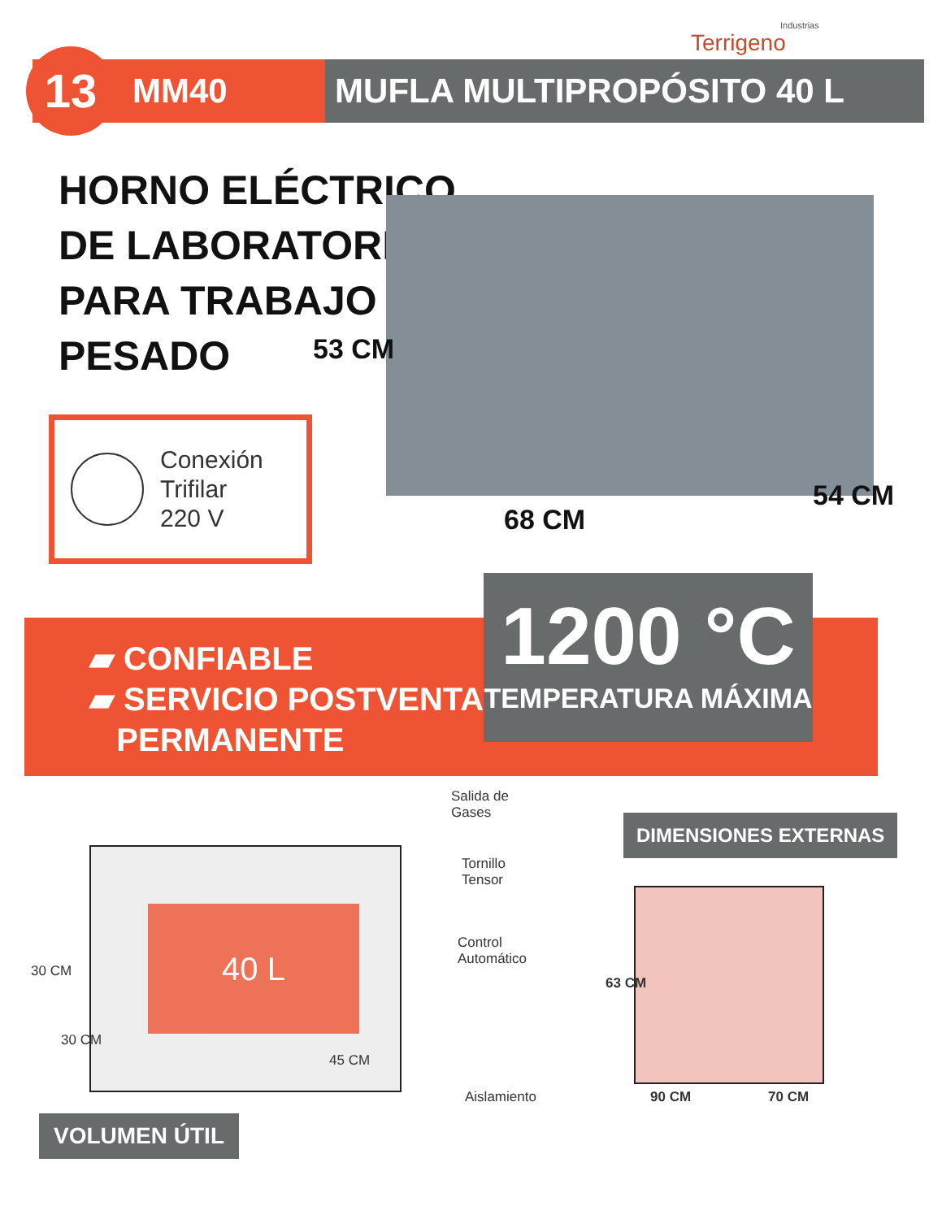Industrias
Terrigeno
13 MM40 MUFLA MULTIPROPÓSITO 40 L
HORNO ELÉCTRICO
DE LABORATORIO
PARA TRABAJO
PESADO
Conexión
Trifilar
220 V
53 CM
68 CM
54 CM
▰ CONFIABLE
▰ SERVICIO POSTVENTA
PERMANENTE
1200 °C
TEMPERATURA MÁXIMA
40 L
30 CM
30 CM
45 CM
Salida de
Gases
Tornillo
Tensor
Control
Automático
Aislamiento
VOLUMEN ÚTIL
DIMENSIONES EXTERNAS
63 CM
90 CM 70 CM